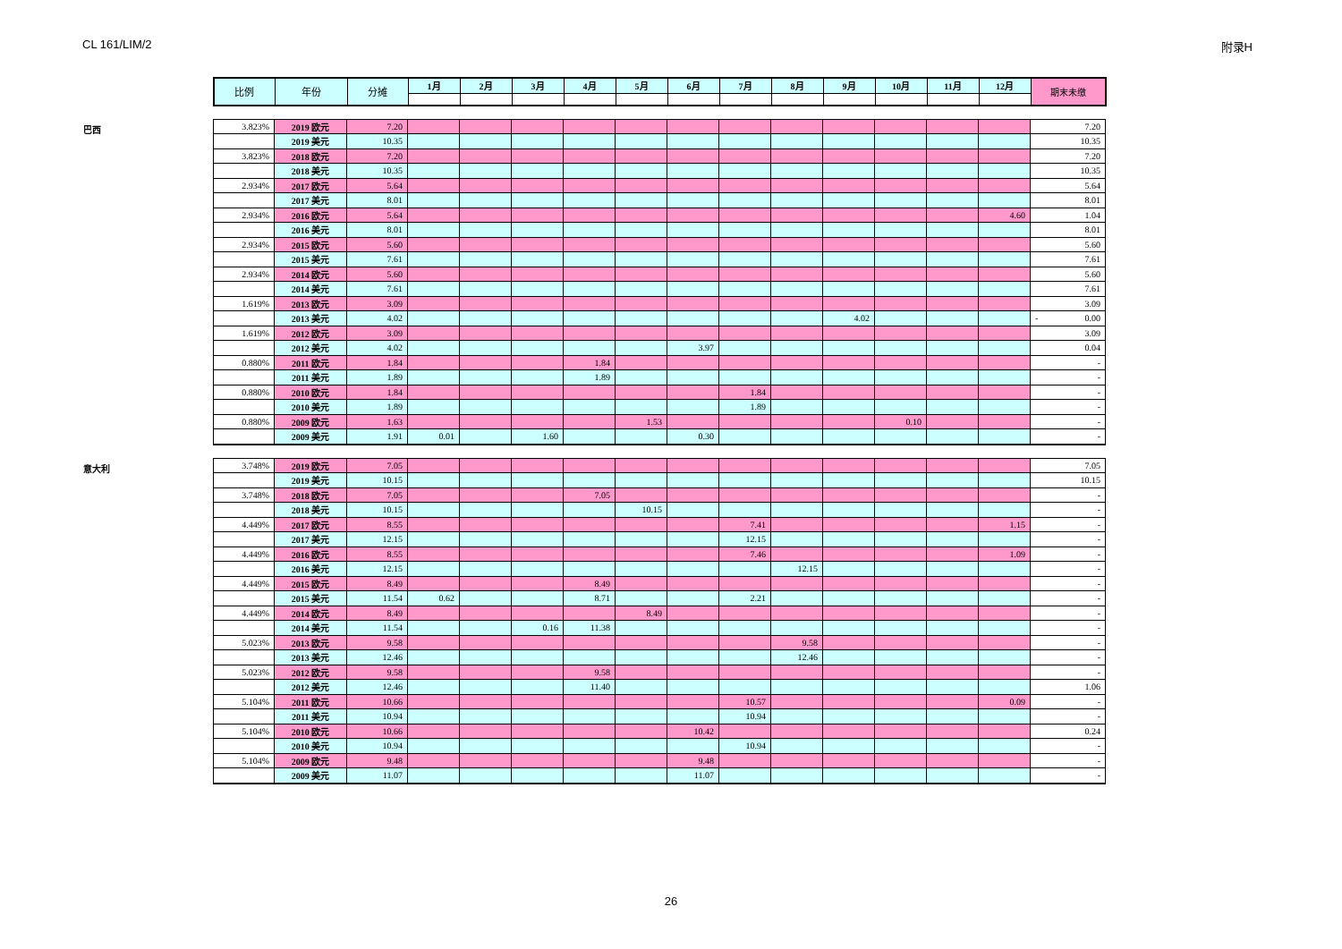CL 161/LIM/2 附录H
| 比例 | 年份 | 分摊 | 1月 | 2月 | 3月 | 4月 | 5月 | 6月 | 7月 | 8月 | 9月 | 10月 | 11月 | 12月 | 期末未缴 |
| --- | --- | --- | --- | --- | --- | --- | --- | --- | --- | --- | --- | --- | --- | --- | --- |
巴西
| 3.823% | 2019 欧元 | 7.20 | | | | | | | | | | | | | 7.20 |
| | 2019 美元 | 10.35 | | | | | | | | | | | | | 10.35 |
| 3.823% | 2018 欧元 | 7.20 | | | | | | | | | | | | | 7.20 |
| | 2018 美元 | 10.35 | | | | | | | | | | | | | 10.35 |
| 2.934% | 2017 欧元 | 5.64 | | | | | | | | | | | | | 5.64 |
| | 2017 美元 | 8.01 | | | | | | | | | | | | | 8.01 |
| 2.934% | 2016 欧元 | 5.64 | | | | | | | | | | | | 4.60 | 1.04 |
| | 2016 美元 | 8.01 | | | | | | | | | | | | | 8.01 |
| 2.934% | 2015 欧元 | 5.60 | | | | | | | | | | | | | 5.60 |
| | 2015 美元 | 7.61 | | | | | | | | | | | | | 7.61 |
| 2.934% | 2014 欧元 | 5.60 | | | | | | | | | | | | | 5.60 |
| | 2014 美元 | 7.61 | | | | | | | | | | | | | 7.61 |
| 1.619% | 2013 欧元 | 3.09 | | | | | | | | | | | | | 3.09 |
| | 2013 美元 | 4.02 | | | | | | | | | 4.02 | | | | - 0.00 |
| 1.619% | 2012 欧元 | 3.09 | | | | | | | | | | | | | 3.09 |
| | 2012 美元 | 4.02 | | | | | | 3.97 | | | | | | | 0.04 |
| 0.880% | 2011 欧元 | 1.84 | | | | 1.84 | | | | | | | | | - |
| | 2011 美元 | 1.89 | | | | 1.89 | | | | | | | | | - |
| 0.880% | 2010 欧元 | 1.84 | | | | | | | 1.84 | | | | | | - |
| | 2010 美元 | 1.89 | | | | | | | 1.89 | | | | | | - |
| 0.880% | 2009 欧元 | 1.63 | | | | | 1.53 | | | | | 0.10 | | | - |
| | 2009 美元 | 1.91 | 0.01 | | 1.60 | | | 0.30 | | | | | | | - |
意大利
| 3.748% | 2019 欧元 | 7.05 | | | | | | | | | | | | | 7.05 |
| | 2019 美元 | 10.15 | | | | | | | | | | | | | 10.15 |
| 3.748% | 2018 欧元 | 7.05 | | | | 7.05 | | | | | | | | | - |
| | 2018 美元 | 10.15 | | | | | 10.15 | | | | | | | | - |
| 4.449% | 2017 欧元 | 8.55 | | | | | | | 7.41 | | | | | 1.15 | - |
| | 2017 美元 | 12.15 | | | | | | | 12.15 | | | | | | - |
| 4.449% | 2016 欧元 | 8.55 | | | | | | | 7.46 | | | | | 1.09 | - |
| | 2016 美元 | 12.15 | | | | | | | | 12.15 | | | | | - |
| 4.449% | 2015 欧元 | 8.49 | | | | 8.49 | | | | | | | | | - |
| | 2015 美元 | 11.54 | 0.62 | | | 8.71 | | | 2.21 | | | | | | - |
| 4.449% | 2014 欧元 | 8.49 | | | | | 8.49 | | | | | | | | - |
| | 2014 美元 | 11.54 | | | 0.16 | 11.38 | | | | | | | | | - |
| 5.023% | 2013 欧元 | 9.58 | | | | | | | | 9.58 | | | | | - |
| | 2013 美元 | 12.46 | | | | | | | | 12.46 | | | | | - |
| 5.023% | 2012 欧元 | 9.58 | | | | 9.58 | | | | | | | | | - |
| | 2012 美元 | 12.46 | | | | 11.40 | | | | | | | | | 1.06 |
| 5.104% | 2011 欧元 | 10.66 | | | | | | | 10.57 | | | | | 0.09 | - |
| | 2011 美元 | 10.94 | | | | | | | 10.94 | | | | | | - |
| 5.104% | 2010 欧元 | 10.66 | | | | | | 10.42 | | | | | | | 0.24 |
| | 2010 美元 | 10.94 | | | | | | | 10.94 | | | | | | - |
| 5.104% | 2009 欧元 | 9.48 | | | | | | 9.48 | | | | | | | - |
| | 2009 美元 | 11.07 | | | | | | 11.07 | | | | | | | - |
26